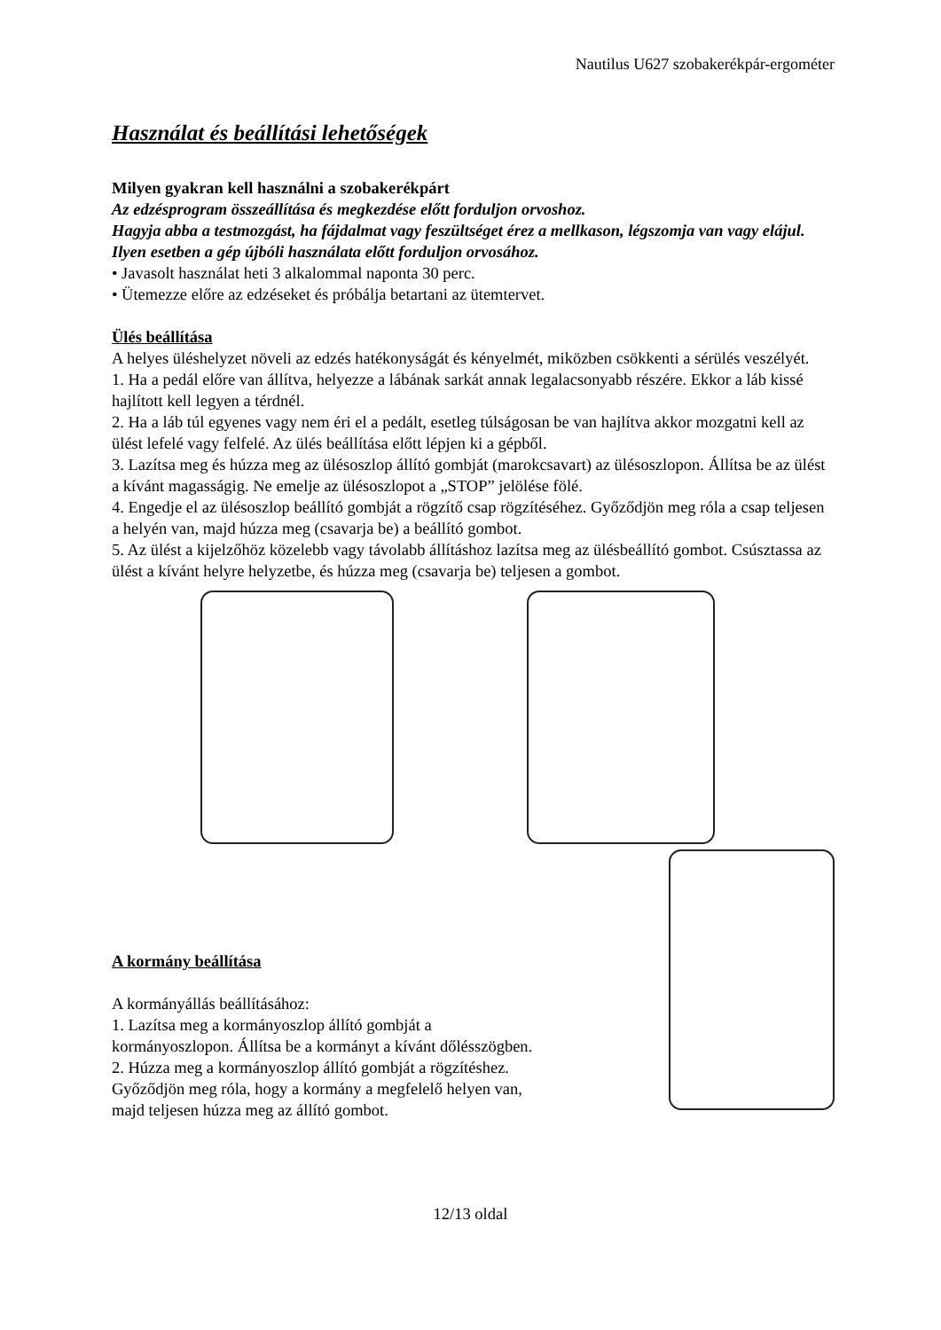Nautilus U627 szobakerékpár-ergométer
Használat és beállítási lehetőségek
Milyen gyakran kell használni a szobakerékpárt
Az edzésprogram összeállítása és megkezdése előtt forduljon orvoshoz.
Hagyja abba a testmozgást, ha fájdalmat vagy feszültséget érez a mellkason, légszomja van vagy elájul. Ilyen esetben a gép újbóli használata előtt forduljon orvosához.
• Javasolt használat heti 3 alkalommal naponta 30 perc.
• Ütemezze előre az edzéseket és próbálja betartani az ütemtervet.
Ülés beállítása
A helyes üléshelyzet növeli az edzés hatékonyságát és kényelmét, miközben csökkenti a sérülés veszélyét.
1. Ha a pedál előre van állítva, helyezze a lábának sarkát annak legalacsonyabb részére. Ekkor a láb kissé hajlított kell legyen a térdnél.
2. Ha a láb túl egyenes vagy nem éri el a pedált, esetleg túlságosan be van hajlítva akkor mozgatni kell az ülést lefelé vagy felfelé. Az ülés beállítása előtt lépjen ki a gépből.
3. Lazítsa meg és húzza meg az ülésoszlop állító gombját (marokcsavart) az ülésoszlopon. Állítsa be az ülést a kívánt magasságig. Ne emelje az ülésoszlopot a „STOP” jelölése fölé.
4. Engedje el az ülésoszlop beállító gombját a rögzítő csap rögzítéséhez. Győződjön meg róla a csap teljesen a helyén van, majd húzza meg (csavarja be) a beállító gombot.
5. Az ülést a kijelzőhöz közelebb vagy távolabb állításhoz lazítsa meg az ülésbeállító gombot. Csúsztassa az ülést a kívánt helyre helyzetbe, és húzza meg (csavarja be) teljesen a gombot.
A kormány beállítása
A kormányállás beállításához:
1. Lazítsa meg a kormányoszlop állító gombját a kormányoszlopon. Állítsa be a kormányt a kívánt dőlésszögben.
2. Húzza meg a kormányoszlop állító gombját a rögzítéshez. Győződjön meg róla, hogy a kormány a megfelelő helyen van, majd teljesen húzza meg az állító gombot.
12/13 oldal